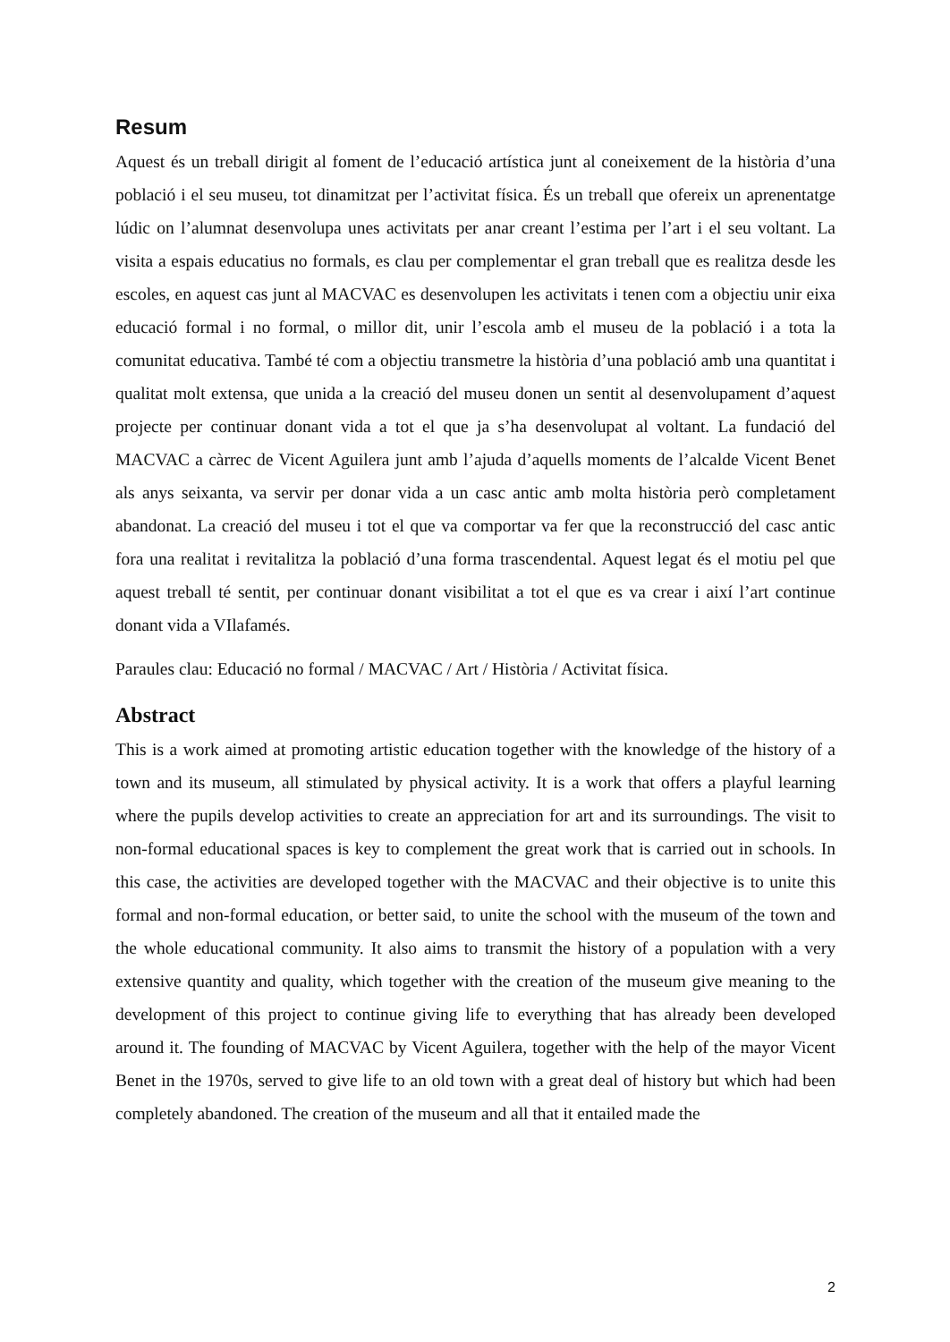Resum
Aquest és un treball dirigit al foment de l’educació artística junt al coneixement de la història d’una població i el seu museu, tot dinamitzat per l’activitat física. És un treball que ofereix un aprenentatge lúdic on l’alumnat desenvolupa unes activitats per anar creant l’estima per l’art i el seu voltant. La visita a espais educatius no formals, es clau per complementar el gran treball que es realitza desde les escoles, en aquest cas junt al MACVAC es desenvolupen les activitats i tenen com a objectiu unir eixa educació formal i no formal, o millor dit, unir l’escola amb el museu de la població i a tota la comunitat educativa. També té com a objectiu transmetre la història d’una població amb una quantitat i qualitat molt extensa, que unida a la creació del museu donen un sentit al desenvolupament d’aquest projecte per continuar donant vida a tot el que ja s’ha desenvolupat al voltant. La fundació del MACVAC a càrrec de Vicent Aguilera junt amb l’ajuda d’aquells moments de l’alcalde Vicent Benet als anys seixanta, va servir per donar vida a un casc antic amb molta història però completament abandonat. La creació del museu i tot el que va comportar va fer que la reconstrucció del casc antic fora una realitat i revitalitza la població d’una forma trascendental. Aquest legat és el motiu pel que aquest treball té sentit, per continuar donant visibilitat a tot el que es va crear i així l’art continue donant vida a VIlafamés.
Paraules clau: Educació no formal / MACVAC / Art / Història / Activitat física.
Abstract
This is a work aimed at promoting artistic education together with the knowledge of the history of a town and its museum, all stimulated by physical activity. It is a work that offers a playful learning where the pupils develop activities to create an appreciation for art and its surroundings. The visit to non-formal educational spaces is key to complement the great work that is carried out in schools. In this case, the activities are developed together with the MACVAC and their objective is to unite this formal and non-formal education, or better said, to unite the school with the museum of the town and the whole educational community. It also aims to transmit the history of a population with a very extensive quantity and quality, which together with the creation of the museum give meaning to the development of this project to continue giving life to everything that has already been developed around it. The founding of MACVAC by Vicent Aguilera, together with the help of the mayor Vicent Benet in the 1970s, served to give life to an old town with a great deal of history but which had been completely abandoned. The creation of the museum and all that it entailed made the
2